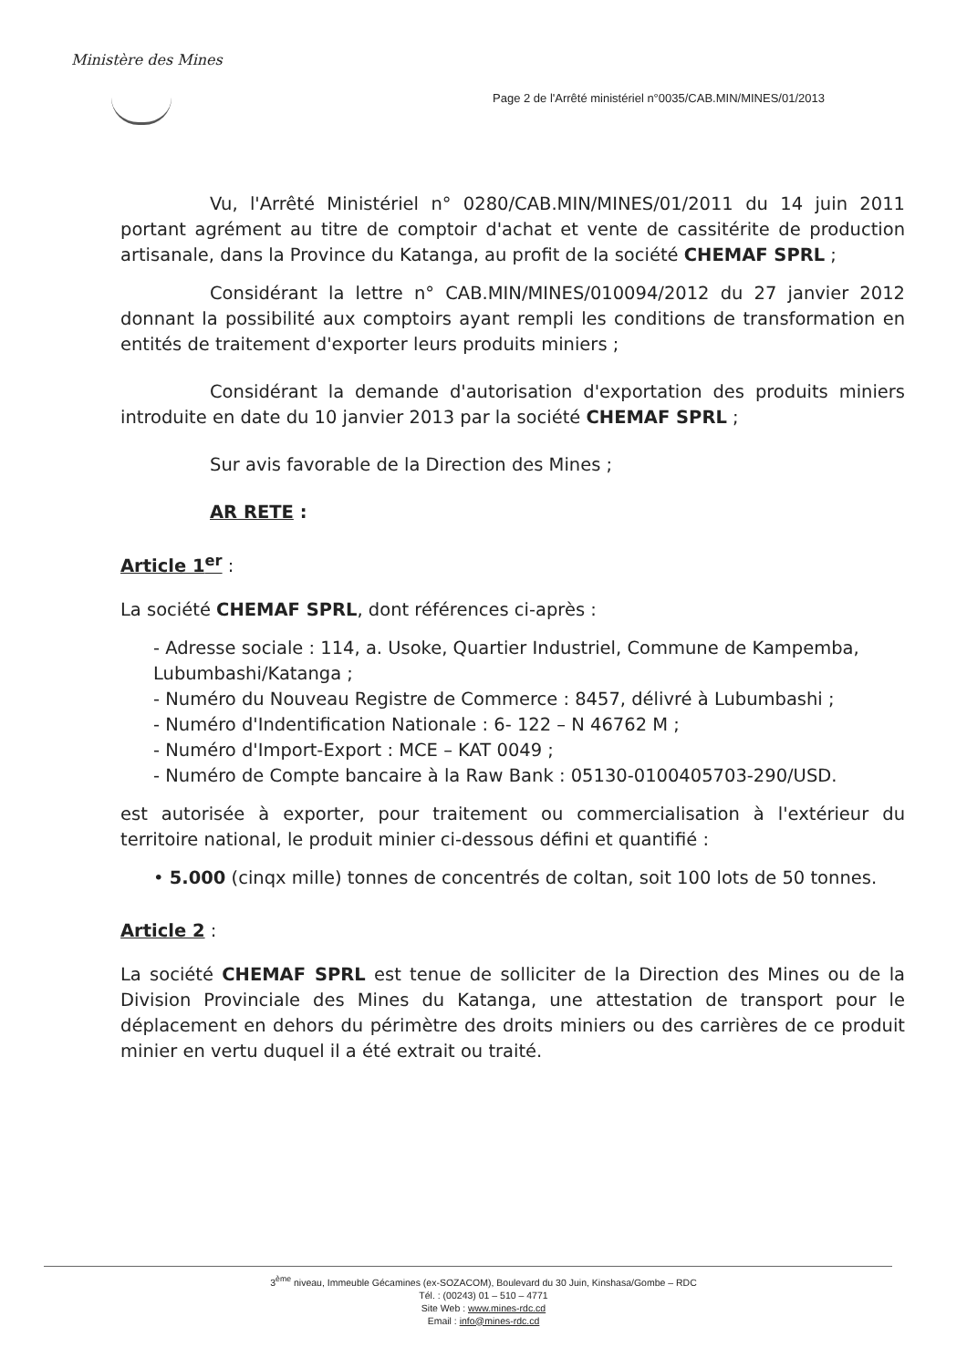Ministère des Mines
Page 2 de l'Arrêté ministériel n°0035/CAB.MIN/MINES/01/2013
Vu, l'Arrêté Ministériel n° 0280/CAB.MIN/MINES/01/2011 du 14 juin 2011 portant agrément au titre de comptoir d'achat et vente de cassitérite de production artisanale, dans la Province du Katanga, au profit de la société CHEMAF SPRL ;
Considérant la lettre n° CAB.MIN/MINES/010094/2012 du 27 janvier 2012 donnant la possibilité aux comptoirs ayant rempli les conditions de transformation en entités de traitement d'exporter leurs produits miniers ;
Considérant la demande d'autorisation d'exportation des produits miniers introduite en date du 10 janvier 2013 par la société CHEMAF SPRL ;
Sur avis favorable de la Direction des Mines ;
AR RETE :
Article 1<sup>er</sup> :
La société CHEMAF SPRL, dont références ci-après :
- Adresse sociale : 114, a. Usoke, Quartier Industriel, Commune de Kampemba, Lubumbashi/Katanga ;
- Numéro du Nouveau Registre de Commerce : 8457, délivré à Lubumbashi ;
- Numéro d'Indentification Nationale : 6- 122 – N 46762 M ;
- Numéro d'Import-Export : MCE – KAT 0049 ;
- Numéro de Compte bancaire à la Raw Bank : 05130-0100405703-290/USD.
est autorisée à exporter, pour traitement ou commercialisation à l'extérieur du territoire national, le produit minier ci-dessous défini et quantifié :
• 5.000 (cinqx mille) tonnes de concentrés de coltan, soit 100 lots de 50 tonnes.
Article 2 :
La société CHEMAF SPRL est tenue de solliciter de la Direction des Mines ou de la Division Provinciale des Mines du Katanga, une attestation de transport pour le déplacement en dehors du périmètre des droits miniers ou des carrières de ce produit minier en vertu duquel il a été extrait ou traité.
3<sup>ème</sup> niveau, Immeuble Gécamines (ex-SOZACOM), Boulevard du 30 Juin, Kinshasa/Gombe – RDC
Tél. : (00243) 01 – 510 – 4771
Site Web : www.mines-rdc.cd
Email : info@mines-rdc.cd